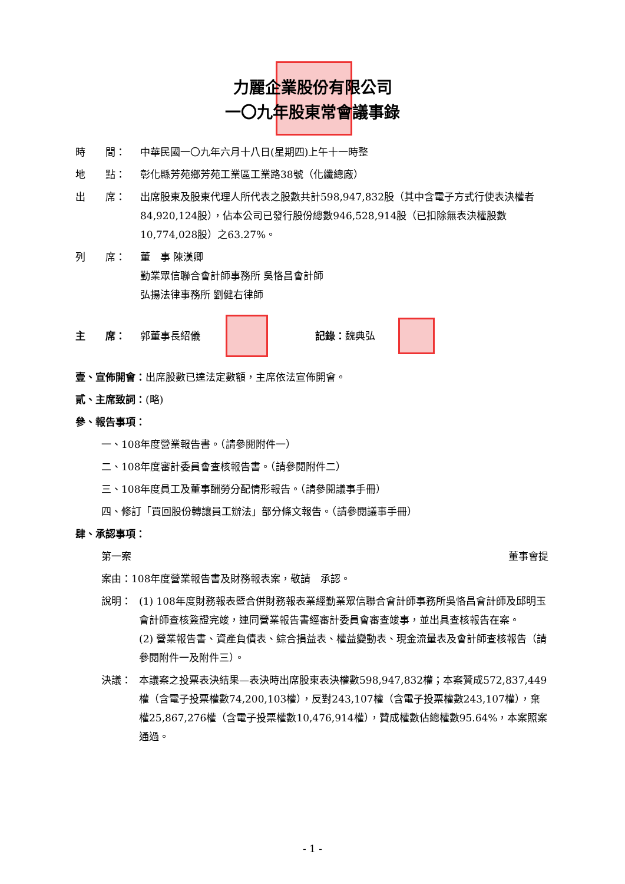力麗企業股份有限公司
一〇九年股東常會議事錄
時　　間： 中華民國一〇九年六月十八日(星期四)上午十一時整
地　　點： 彰化縣芳苑鄉芳苑工業區工業路38號（化纖總廠）
出　　席： 出席股東及股東代理人所代表之股數共計598,947,832股（其中含電子方式行使表決權者84,920,124股），佔本公司已發行股份總數946,528,914股（已扣除無表決權股數10,774,028股）之63.27%。
列　　席： 董　事 陳漢卿
勤業眾信聯合會計師事務所 吳恪昌會計師
弘揚法律事務所 劉健右律師
主　　席： 郭董事長紹儀 記錄： 魏典弘
壹、宣佈開會：出席股數已達法定數額，主席依法宣佈開會。
貳、主席致詞：(略)
參、報告事項：
一、108年度營業報告書。（請參閱附件一）
二、108年度審計委員會查核報告書。（請參閱附件二）
三、108年度員工及董事酬勞分配情形報告。（請參閱議事手冊）
四、修訂「買回股份轉讓員工辦法」部分條文報告。（請參閱議事手冊）
肆、承認事項：
第一案 董事會提
案由：108年度營業報告書及財務報表案，敬請　承認。
說明： (1) 108年度財務報表暨合併財務報表業經勤業眾信聯合會計師事務所吳恪昌會計師及邱明玉會計師查核簽證完竣，連同營業報告書經審計委員會審查竣事，並出具查核報告在案。
(2) 營業報告書、資產負債表、綜合損益表、權益變動表、現金流量表及會計師查核報告（請參閱附件一及附件三）。
決議： 本議案之投票表決結果—表決時出席股東表決權數598,947,832權；本案贊成572,837,449權（含電子投票權數74,200,103權），反對243,107權（含電子投票權數243,107權），棄權25,867,276權（含電子投票權數10,476,914權），贊成權數佔總權數95.64%，本案照案通過。
- 1 -